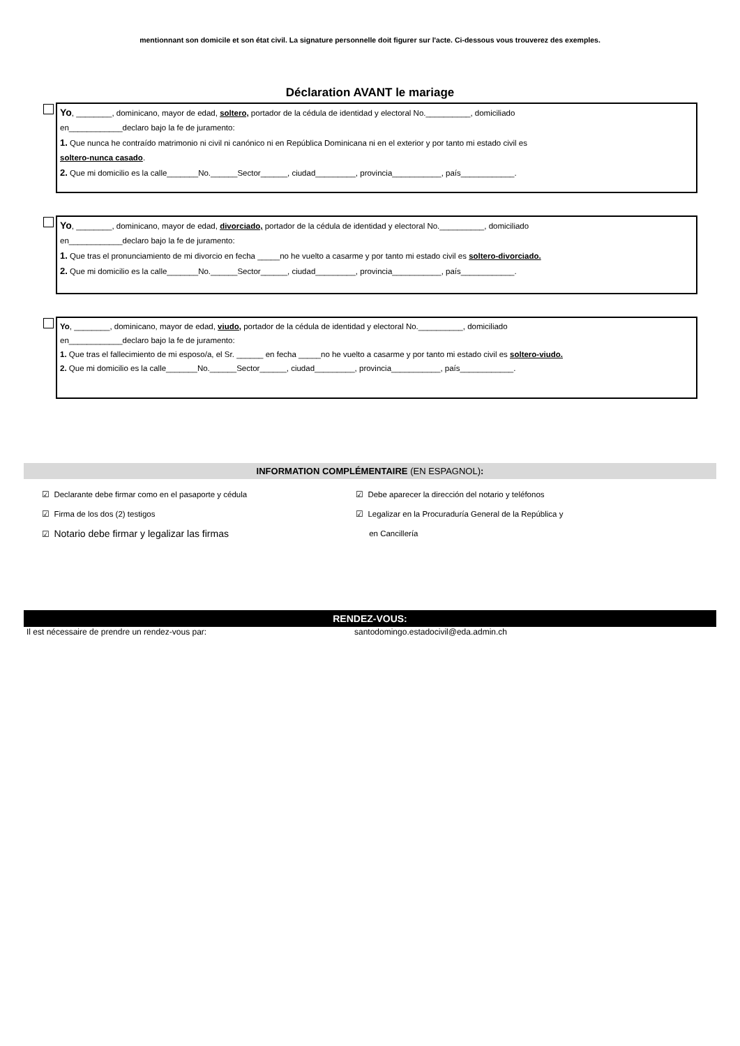mentionnant son domicile et son état civil. La signature personnelle doit figurer sur l'acte. Ci-dessous vous trouverez des exemples.
Déclaration AVANT le mariage
Yo, ________, dominicano, mayor de edad, soltero, portador de la cédula de identidad y electoral No.__________, domiciliado
en____________declaro bajo la fe de juramento:
1. Que nunca he contraído matrimonio ni civil ni canónico ni en República Dominicana ni en el exterior y por tanto mi estado civil es
soltero-nunca casado.
2. Que mi domicilio es la calle_______No.______Sector______, ciudad_________, provincia___________, país____________.
Yo, ________, dominicano, mayor de edad, divorciado, portador de la cédula de identidad y electoral No.__________, domiciliado
en____________declaro bajo la fe de juramento:
1. Que tras el pronunciamiento de mi divorcio en fecha _____no he vuelto a casarme y por tanto mi estado civil es soltero-divorciado.
2. Que mi domicilio es la calle_______No.______Sector______, ciudad_________, provincia___________, país____________.
Yo, ________, dominicano, mayor de edad, viudo, portador de la cédula de identidad y electoral No.__________, domiciliado
en____________declaro bajo la fe de juramento:
1. Que tras el fallecimiento de mi esposo/a, el Sr. ______ en fecha _____no he vuelto a casarme y por tanto mi estado civil es soltero-viudo.
2. Que mi domicilio es la calle_______No.______Sector______, ciudad_________, provincia___________, país____________.
INFORMATION COMPLÉMENTAIRE (EN ESPAGNOL):
☑ Declarante debe firmar como en el pasaporte y cédula
☑ Firma de los dos (2) testigos
☑ Notario debe firmar y legalizar las firmas
☑ Debe aparecer la dirección del notario y teléfonos
☑ Legalizar en la Procuraduría General de la República y
en Cancillería
RENDEZ-VOUS:
Il est nécessaire de prendre un rendez-vous par: santodomingo.estadocivil@eda.admin.ch